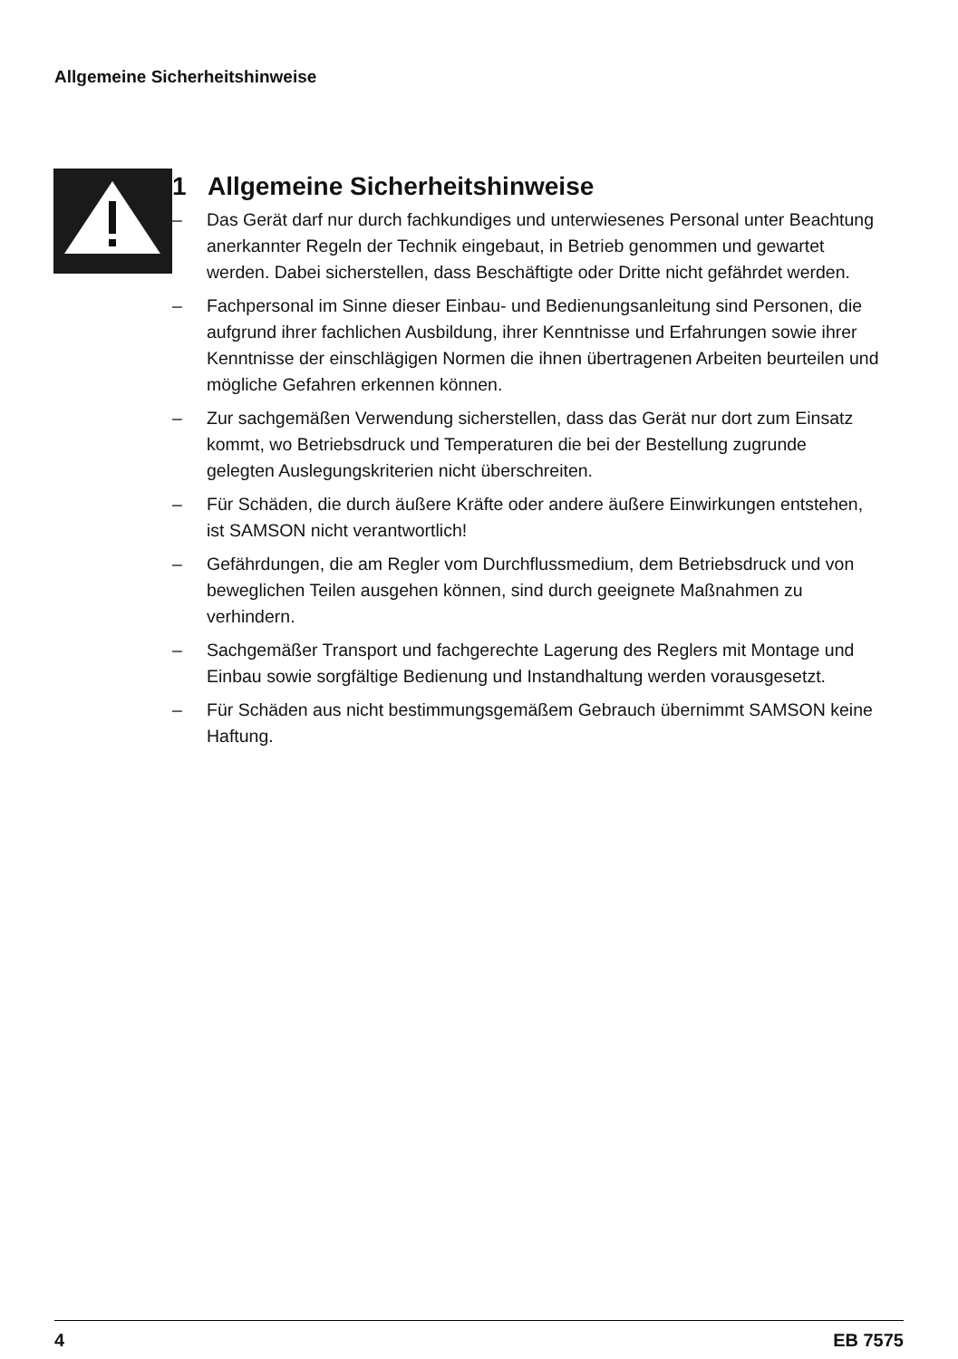Allgemeine Sicherheitshinweise
1 Allgemeine Sicherheitshinweise
– Das Gerät darf nur durch fachkundiges und unterwiesenes Personal unter Beachtung anerkannter Regeln der Technik eingebaut, in Betrieb genommen und gewartet werden. Dabei sicherstellen, dass Beschäftigte oder Dritte nicht gefährdet werden.
– Fachpersonal im Sinne dieser Einbau- und Bedienungsanleitung sind Personen, die aufgrund ihrer fachlichen Ausbildung, ihrer Kenntnisse und Erfahrungen sowie ihrer Kenntnisse der einschlägigen Normen die ihnen übertragenen Arbeiten beurteilen und mögliche Gefahren erkennen können.
– Zur sachgemäßen Verwendung sicherstellen, dass das Gerät nur dort zum Einsatz kommt, wo Betriebsdruck und Temperaturen die bei der Bestellung zugrunde gelegten Auslegungskriterien nicht überschreiten.
– Für Schäden, die durch äußere Kräfte oder andere äußere Einwirkungen entstehen, ist SAMSON nicht verantwortlich!
– Gefährdungen, die am Regler vom Durchflussmedium, dem Betriebsdruck und von beweglichen Teilen ausgehen können, sind durch geeignete Maßnahmen zu verhindern.
– Sachgemäßer Transport und fachgerechte Lagerung des Reglers mit Montage und Einbau sowie sorgfältige Bedienung und Instandhaltung werden vorausgesetzt.
– Für Schäden aus nicht bestimmungsgemäßem Gebrauch übernimmt SAMSON keine Haftung.
4 EB 7575